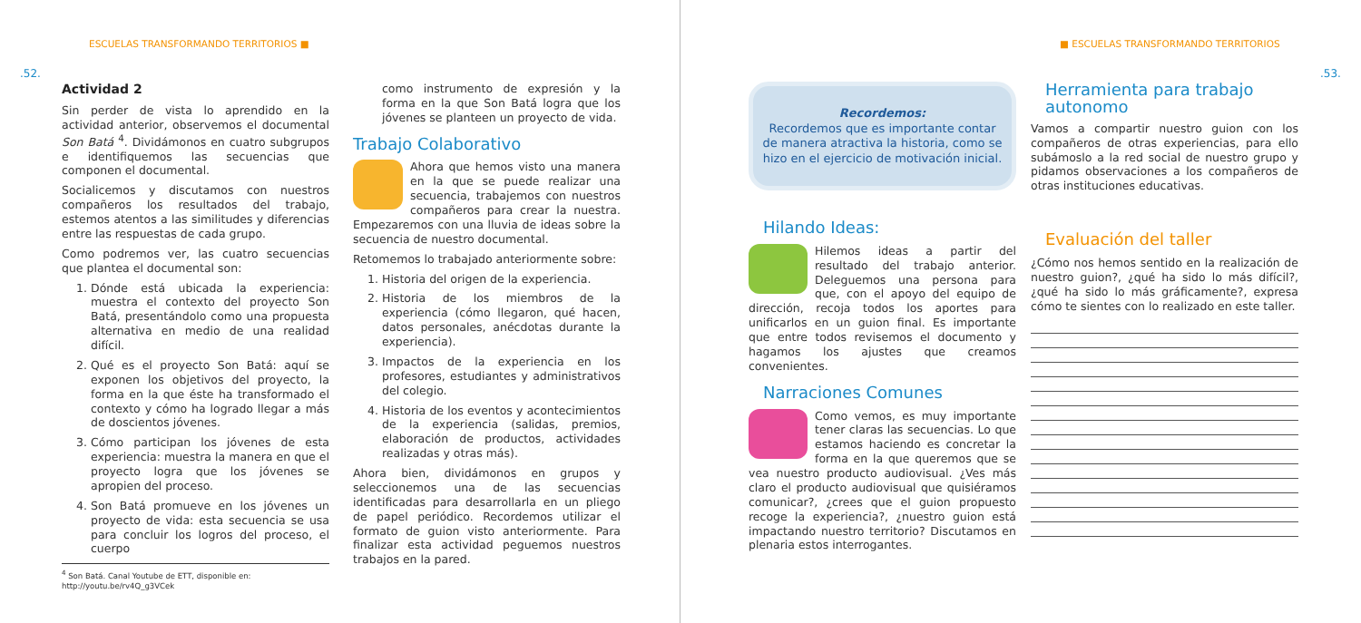ESCUELAS TRANSFORMANDO TERRITORIOS ■
.52.
Actividad 2
Sin perder de vista lo aprendido en la actividad anterior, observemos el documental Son Batá <sup>4</sup>. Dividámonos en cuatro subgrupos e identifiquemos las secuencias que componen el documental.
Socialicemos y discutamos con nuestros compañeros los resultados del trabajo, estemos atentos a las similitudes y diferencias entre las respuestas de cada grupo.
Como podremos ver, las cuatro secuencias que plantea el documental son:
1. Dónde está ubicada la experiencia: muestra el contexto del proyecto Son Batá, presentándolo como una propuesta alternativa en medio de una realidad difícil.
2. Qué es el proyecto Son Batá: aquí se exponen los objetivos del proyecto, la forma en la que éste ha transformado el contexto y cómo ha logrado llegar a más de doscientos jóvenes.
3. Cómo participan los jóvenes de esta experiencia: muestra la manera en que el proyecto logra que los jóvenes se apropien del proceso.
4. Son Batá promueve en los jóvenes un proyecto de vida: esta secuencia se usa para concluir los logros del proceso, el cuerpo
<sup>4</sup> Son Batá. Canal Youtube de ETT, disponible en: http://youtu.be/rv4Q_g3VCek
como instrumento de expresión y la forma en la que Son Batá logra que los jóvenes se planteen un proyecto de vida.
Trabajo Colaborativo
Ahora que hemos visto una manera en la que se puede realizar una secuencia, trabajemos con nuestros compañeros para crear la nuestra. Empezaremos con una lluvia de ideas sobre la secuencia de nuestro documental.
Retomemos lo trabajado anteriormente sobre:
1. Historia del origen de la experiencia.
2. Historia de los miembros de la experiencia (cómo llegaron, qué hacen, datos personales, anécdotas durante la experiencia).
3. Impactos de la experiencia en los profesores, estudiantes y administrativos del colegio.
4. Historia de los eventos y acontecimientos de la experiencia (salidas, premios, elaboración de productos, actividades realizadas y otras más).
Ahora bien, dividámonos en grupos y seleccionemos una de las secuencias identificadas para desarrollarla en un pliego de papel periódico. Recordemos utilizar el formato de guion visto anteriormente. Para finalizar esta actividad peguemos nuestros trabajos en la pared.
■ ESCUELAS TRANSFORMANDO TERRITORIOS
.53.
Recordemos:
Recordemos que es importante contar de manera atractiva la historia, como se hizo en el ejercicio de motivación inicial.
Hilando Ideas:
Hilemos ideas a partir del resultado del trabajo anterior. Deleguemos una persona para que, con el apoyo del equipo de dirección, recoja todos los aportes para unificarlos en un guion final. Es importante que entre todos revisemos el documento y hagamos los ajustes que creamos convenientes.
Narraciones Comunes
Como vemos, es muy importante tener claras las secuencias. Lo que estamos haciendo es concretar la forma en la que queremos que se vea nuestro producto audiovisual. ¿Ves más claro el producto audiovisual que quisiéramos comunicar?, ¿crees que el guion propuesto recoge la experiencia?, ¿nuestro guion está impactando nuestro territorio? Discutamos en plenaria estos interrogantes.
Herramienta para trabajo autonomo
Vamos a compartir nuestro guion con los compañeros de otras experiencias, para ello subámoslo a la red social de nuestro grupo y pidamos observaciones a los compañeros de otras instituciones educativas.
Evaluación del taller
¿Cómo nos hemos sentido en la realización de nuestro guion?, ¿qué ha sido lo más difícil?, ¿qué ha sido lo más gráficamente?, expresa cómo te sientes con lo realizado en este taller.